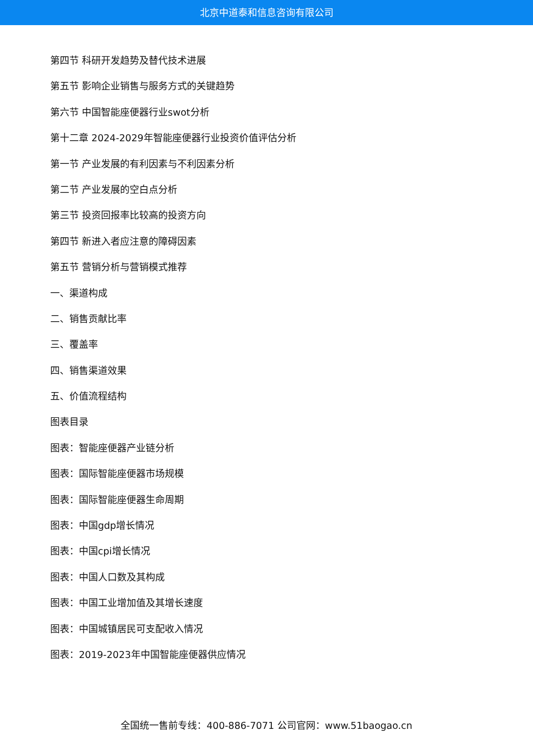北京中道泰和信息咨询有限公司
第四节 科研开发趋势及替代技术进展
第五节 影响企业销售与服务方式的关键趋势
第六节 中国智能座便器行业swot分析
第十二章 2024-2029年智能座便器行业投资价值评估分析
第一节 产业发展的有利因素与不利因素分析
第二节 产业发展的空白点分析
第三节 投资回报率比较高的投资方向
第四节 新进入者应注意的障碍因素
第五节 营销分析与营销模式推荐
一、渠道构成
二、销售贡献比率
三、覆盖率
四、销售渠道效果
五、价值流程结构
图表目录
图表：智能座便器产业链分析
图表：国际智能座便器市场规模
图表：国际智能座便器生命周期
图表：中国gdp增长情况
图表：中国cpi增长情况
图表：中国人口数及其构成
图表：中国工业增加值及其增长速度
图表：中国城镇居民可支配收入情况
图表：2019-2023年中国智能座便器供应情况
全国统一售前专线：400-886-7071 公司官网：www.51baogao.cn